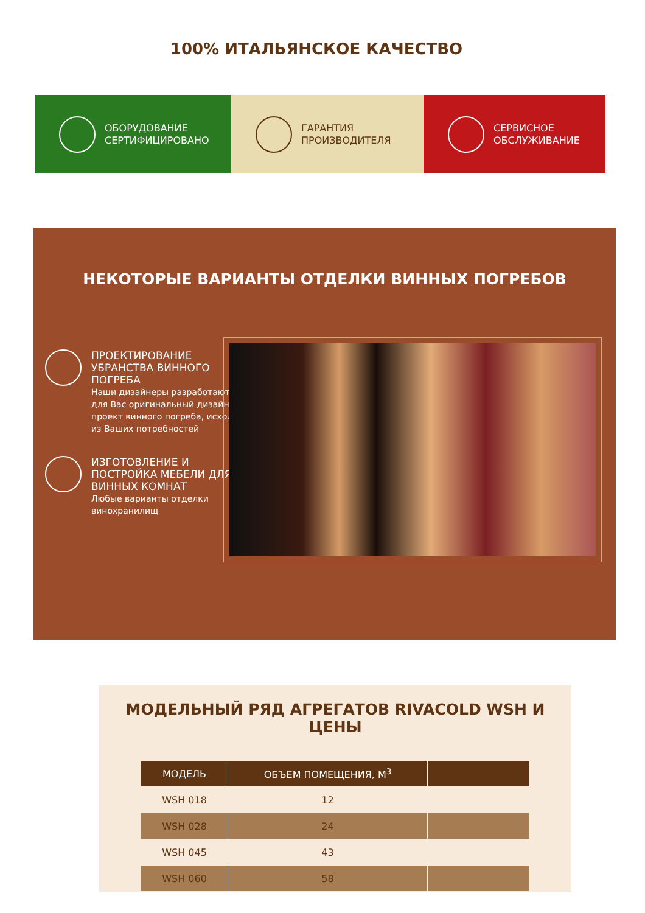100% ИТАЛЬЯНСКОЕ КАЧЕСТВО
ОБОРУДОВАНИЕ
СЕРТИФИЦИРОВАНО
ГАРАНТИЯ
ПРОИЗВОДИТЕЛЯ
СЕРВИСНОЕ
ОБСЛУЖИВАНИЕ
НЕКОТОРЫЕ ВАРИАНТЫ ОТДЕЛКИ ВИННЫХ ПОГРЕБОВ
ПРОЕКТИРОВАНИЕ УБРАНСТВА ВИННОГО ПОГРЕБА
Наши дизайнеры разработают для Вас оригинальный дизайн проект винного погреба, исходя из Ваших потребностей
ИЗГОТОВЛЕНИЕ И ПОСТРОЙКА МЕБЕЛИ ДЛЯ ВИННЫХ КОМНАТ
Любые варианты отделки винохранилищ
МОДЕЛЬНЫЙ РЯД АГРЕГАТОВ RIVACOLD WSH И ЦЕНЫ
| МОДЕЛЬ | ОБЪЕМ ПОМЕЩЕНИЯ, М<sup>3</sup> | |
| --- | --- | --- |
| WSH 018 | 12 | |
| WSH 028 | 24 | |
| WSH 045 | 43 | |
| WSH 060 | 58 | |